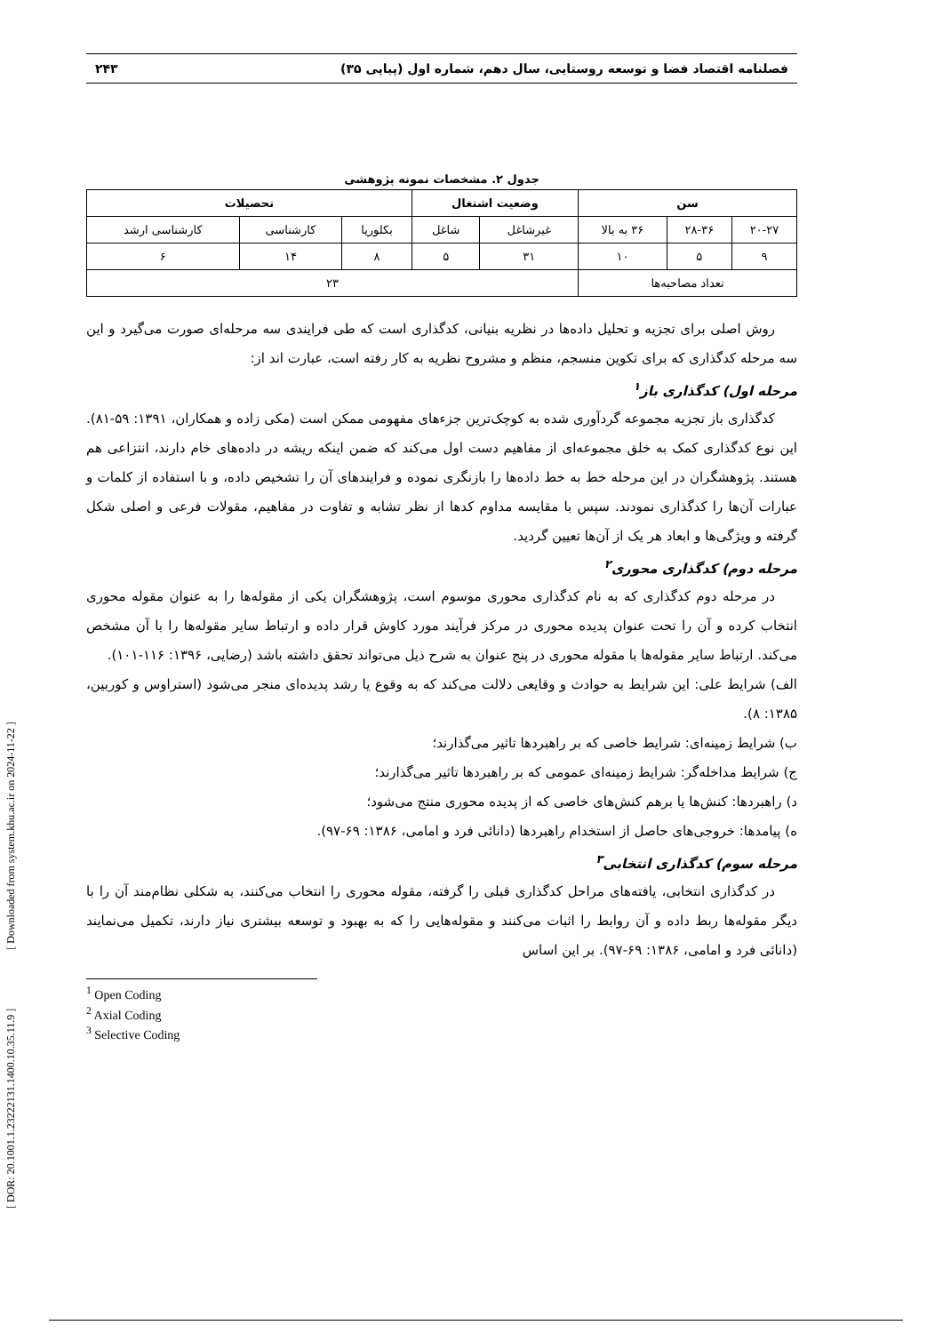[ DOR: 20.1001.1.23222131.1400.10.35.11.9 ] [ Downloaded from system.khu.ac.ir on 2024-11-22 ]
فصلنامه اقتصاد فضا و توسعه روستایی، سال دهم، شماره اول (پیاپی ۳۵) ۲۴۳
جدول ۲. مشخصات نمونه پژوهشی
| سن | | | وضعیت اشتغال | | تحصیلات | | |
| --- | --- | --- | --- | --- | --- | --- | --- |
| ۲۰-۲۷ | ۲۸-۳۶ | ۳۶ به بالا | غیرشاغل | شاغل | بکلوریا | کارشناسی | کارشناسی ارشد |
| ۹ | ۵ | ۱۰ | ۳۱ | ۵ | ۸ | ۱۴ | ۶ |
| تعداد مصاحبه‌ها | | | ۲۳ | | | | |
روش اصلی برای تجزیه و تحلیل داده‌ها در نظریه بنیانی، کدگذاری است که طی فرایندی سه مرحله‌ای صورت می‌گیرد و این سه مرحله کدگذاری که برای تکوین منسجم، منظم و مشروح نظریه به کار رفته است، عبارت اند از:
مرحله اول) کدگذاری باز<sup>۱</sup>
کدگذاری باز تجزیه مجموعه گردآوری شده به کوچک‌ترین جزءهای مفهومی ممکن است (مکی زاده و همکاران، ۱۳۹۱: ۵۹-۸۱). این نوع کدگذاری کمک به خلق مجموعه‌ای از مفاهیم دست اول می‌کند که ضمن اینکه ریشه در داده‌های خام دارند، انتزاعی هم هستند. پژوهشگران در این مرحله خط به خط داده‌ها را بازنگری نموده و فرایندهای آن را تشخیص داده، و با استفاده از کلمات و عبارات آن‌ها را کدگذاری نمودند. سپس با مقایسه مداوم کدها از نظر تشابه و تفاوت در مفاهیم، مقولات فرعی و اصلی شکل گرفته و ویژگی‌ها و ابعاد هر یک از آن‌ها تعیین گردید.
مرحله دوم) کدگذاری محوری<sup>۲</sup>
در مرحله دوم کدگذاری که به نام کدگذاری محوری موسوم است، پژوهشگران یکی از مقوله‌ها را به عنوان مقوله محوری انتخاب کرده و آن را تحت عنوان پدیده محوری در مرکز فرآیند مورد کاوش قرار داده و ارتباط سایر مقوله‌ها را با آن مشخص می‌کند. ارتباط سایر مقوله‌ها با مقوله محوری در پنج عنوان به شرح ذیل می‌تواند تحقق داشته باشد (رضایی، ۱۳۹۶: ۱۱۶-۱۰۱).
الف) شرایط علی: این شرایط به حوادث و وقایعی دلالت می‌کند که به وقوع یا رشد پدیده‌ای منجر می‌شود (استراوس و کوربین، ۱۳۸۵: ۸).
ب) شرایط زمینه‌ای: شرایط خاصی که بر راهبردها تاثیر می‌گذارند؛
ج) شرایط مداخله‌گر: شرایط زمینه‌ای عمومی که بر راهبردها تاثیر می‌گذارند؛
د) راهبردها: کنش‌ها یا برهم کنش‌های خاصی که از پدیده محوری منتج می‌شود؛
ه) پیامدها: خروجی‌های حاصل از استخدام راهبردها (دانائی فرد و امامی، ۱۳۸۶: ۶۹-۹۷).
مرحله سوم) کدگذاری انتخابی<sup>۳</sup>
در کدگذاری انتخابی، یافته‌های مراحل کدگذاری قبلی را گرفته، مقوله محوری را انتخاب می‌کنند، به شکلی نظام‌مند آن را با دیگر مقوله‌ها ربط داده و آن روابط را اثبات می‌کنند و مقوله‌هایی را که به بهبود و توسعه بیشتری نیاز دارند، تکمیل می‌نمایند (دانائی فرد و امامی، ۱۳۸۶: ۶۹-۹۷). بر این اساس
<sup>1</sup> Open Coding
<sup>2</sup> Axial Coding
<sup>3</sup> Selective Coding